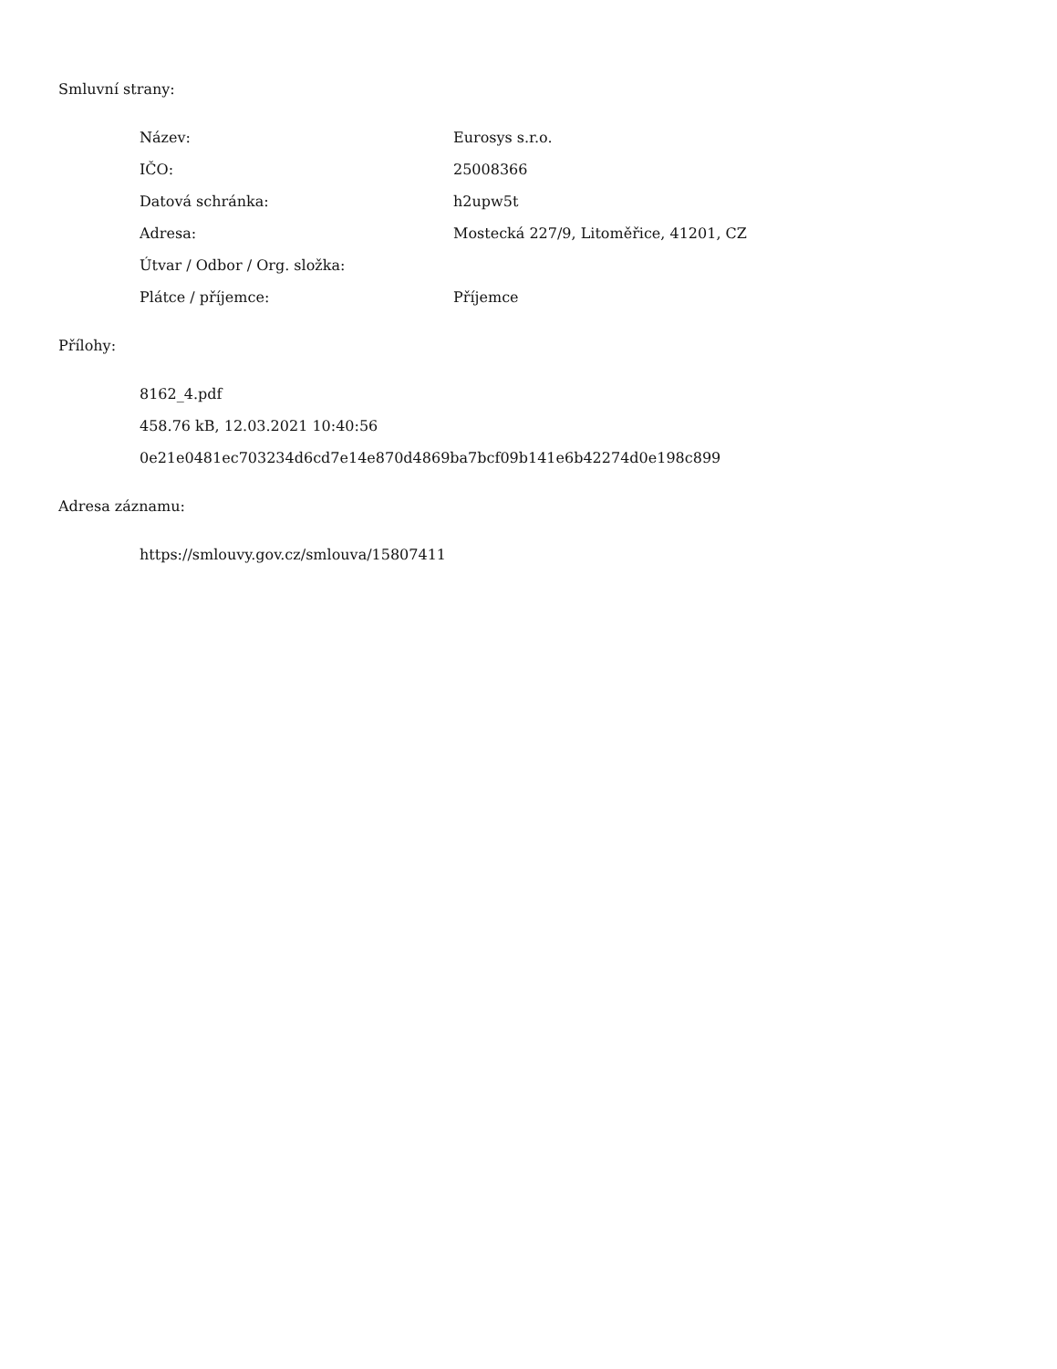Smluvní strany:
| Název: | Eurosys s.r.o. |
| IČO: | 25008366 |
| Datová schránka: | h2upw5t |
| Adresa: | Mostecká 227/9, Litoměřice, 41201, CZ |
| Útvar / Odbor / Org. složka: | |
| Plátce / příjemce: | Příjemce |
Přílohy:
8162_4.pdf
458.76 kB, 12.03.2021 10:40:56
0e21e0481ec703234d6cd7e14e870d4869ba7bcf09b141e6b42274d0e198c899
Adresa záznamu:
https://smlouvy.gov.cz/smlouva/15807411